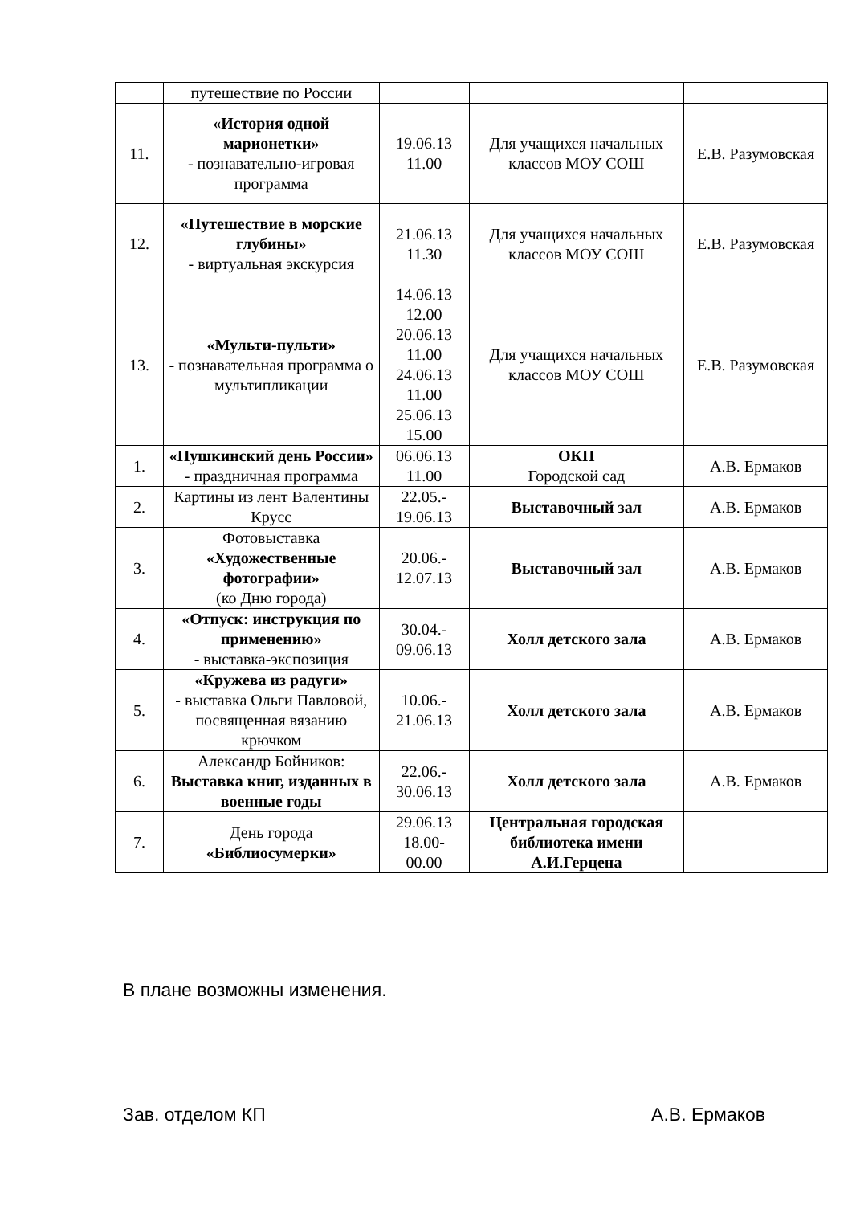| | путешествие по России | | | |
| 11. | «История одной марионетки» - познавательно-игровая программа | 19.06.13 11.00 | Для учащихся начальных классов МОУ СОШ | Е.В. Разумовская |
| 12. | «Путешествие в морские глубины» - виртуальная экскурсия | 21.06.13 11.30 | Для учащихся начальных классов МОУ СОШ | Е.В. Разумовская |
| 13. | «Мульти-пульти» - познавательная программа о мультипликации | 14.06.13 12.00 20.06.13 11.00 24.06.13 11.00 25.06.13 15.00 | Для учащихся начальных классов МОУ СОШ | Е.В. Разумовская |
| 1. | «Пушкинский день России» - праздничная программа | 06.06.13 11.00 | ОКП Городской сад | А.В. Ермаков |
| 2. | Картины из лент Валентины Крусс | 22.05.- 19.06.13 | Выставочный зал | А.В. Ермаков |
| 3. | Фотовыставка «Художественные фотографии» (ко Дню города) | 20.06.- 12.07.13 | Выставочный зал | А.В. Ермаков |
| 4. | «Отпуск: инструкция по применению» - выставка-экспозиция | 30.04.- 09.06.13 | Холл детского зала | А.В. Ермаков |
| 5. | «Кружева из радуги» - выставка Ольги Павловой, посвященная вязанию крючком | 10.06.- 21.06.13 | Холл детского зала | А.В. Ермаков |
| 6. | Александр Бойников: Выставка книг, изданных в военные годы | 22.06.- 30.06.13 | Холл детского зала | А.В. Ермаков |
| 7. | День города «Библиосумерки» | 29.06.13 18.00- 00.00 | Центральная городская библиотека имени А.И.Герцена | |
В плане возможны изменения.
Зав. отделом КП А.В. Ермаков